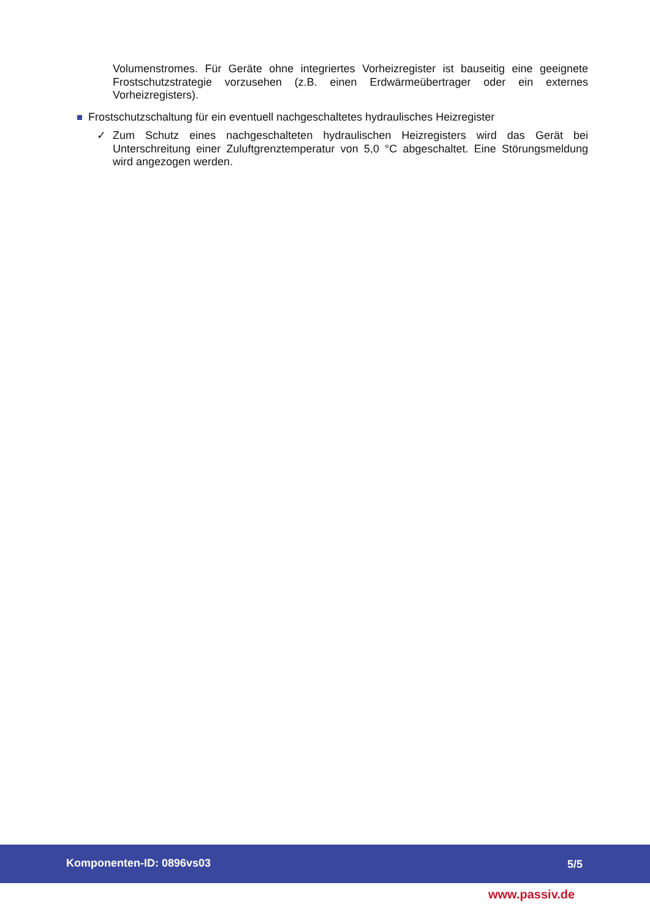Volumenstromes. Für Geräte ohne integriertes Vorheizregister ist bauseitig eine geeignete Frostschutzstrategie vorzusehen (z.B. einen Erdwärmeübertrager oder ein externes Vorheizregisters).
Frostschutzschaltung für ein eventuell nachgeschaltetes hydraulisches Heizregister
✓ Zum Schutz eines nachgeschalteten hydraulischen Heizregisters wird das Gerät bei Unterschreitung einer Zuluftgrenztemperatur von 5,0 °C abgeschaltet. Eine Störungsmeldung wird angezogen werden.
Komponenten-ID: 0896vs03 5/5
www.passiv.de